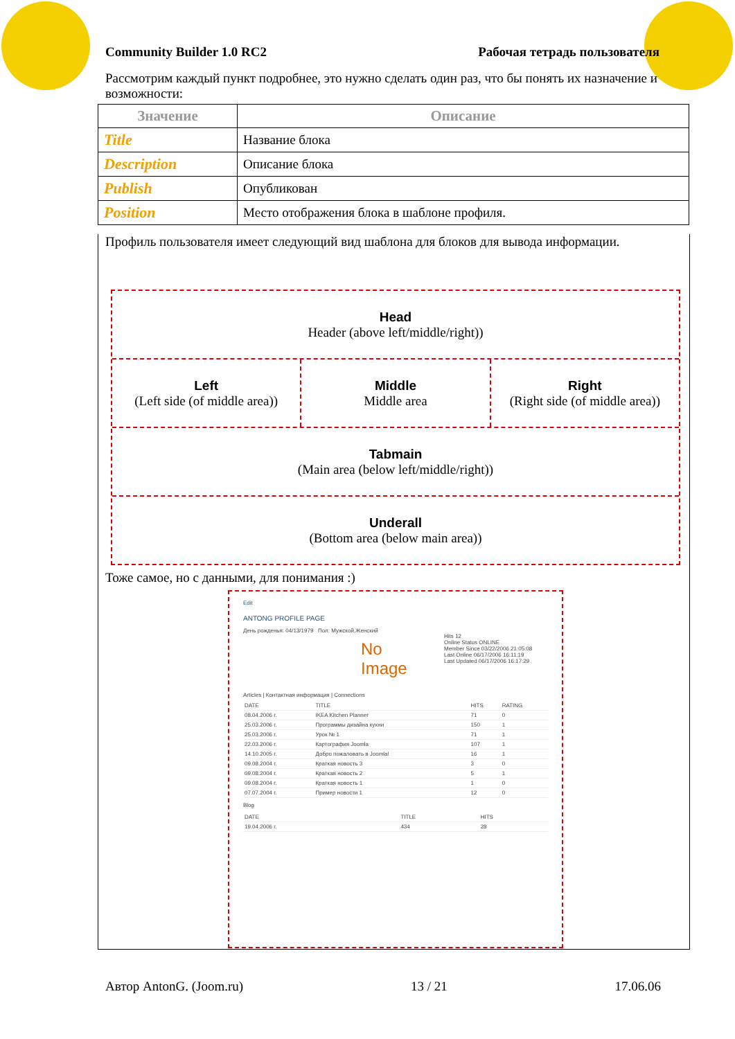Community Builder 1.0 RC2 Рабочая тетрадь пользователя
Рассмотрим каждый пункт подробнее, это нужно сделать один раз, что бы понять их назначение и возможности:
| Значение | Описание |
| --- | --- |
| Title | Название блока |
| Description | Описание блока |
| Publish | Опубликован |
| Position | Место отображения блока в шаблоне профиля. |
Профиль пользователя имеет следующий вид шаблона для блоков для вывода информации.
Тоже самое, но с данными, для понимания :)
Head
Header (above left/middle/right))
Left
(Left side (of middle area))
Middle
Middle area
Right
(Right side (of middle area))
Tabmain
(Main area (below left/middle/right))
Underall
(Bottom area (below main area))
Edit
ANTONG PROFILE PAGE
День рожденья: 04/13/1979 Пол: Мужской,Женский
No Image
Hits 12
Online Status ONLINE
Member Since 03/22/2006 21:05:08
Last Online 06/17/2006 16:11:19
Last Updated 06/17/2006 16:17:29
Articles | Контактная информация | Connections
| DATE | TITLE | HITS | RATING |
| 08.04.2006 г. | IKEA Kitchen Planner | 71 | 0 |
| 25.03.2006 г. | Программы дизайна кухни | 150 | 1 |
| 25.03.2006 г. | Урок № 1 | 71 | 1 |
| 22.03.2006 г. | Картография Joomla | 107 | 1 |
| 14.10.2005 г. | Добро пожаловать в Joomla! | 16 | 1 |
| 09.08.2004 г. | Краткая новость 3 | 3 | 0 |
| 09.08.2004 г. | Краткая новость 2 | 5 | 1 |
| 09.08.2004 г. | Краткая новость 1 | 1 | 0 |
| 07.07.2004 г. | Пример новости 1 | 12 | 0 |
Blog
| DATE | TITLE | HITS |
| 19.04.2006 г. | 434 | 28 |
Автор AntonG. (Joom.ru) 13 / 21 17.06.06